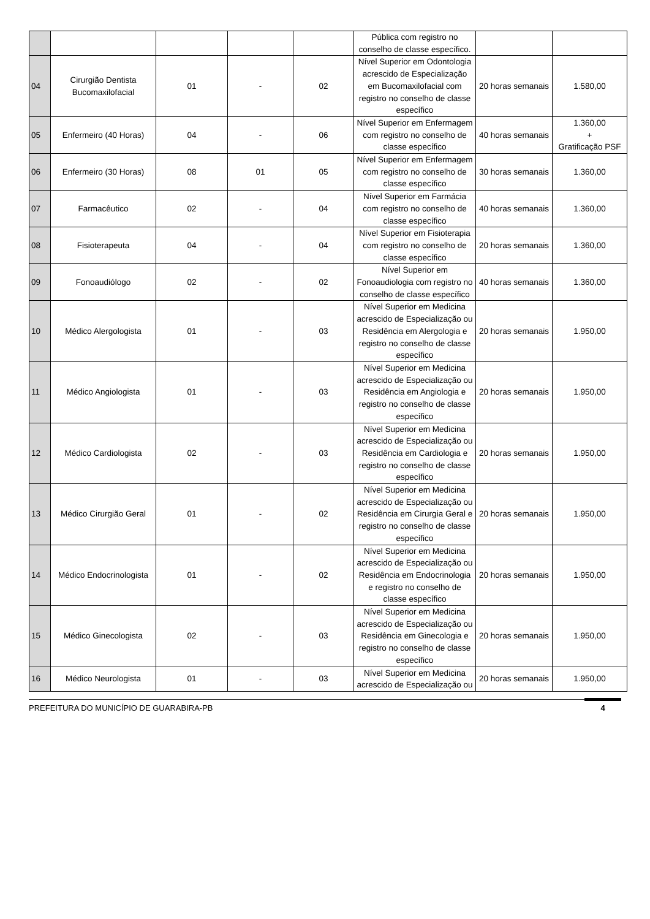| | | | | | Pública com registro no conselho de classe específico. | | |
| 04 | Cirurgião Dentista Bucomaxilofacial | 01 | - | 02 | Nível Superior em Odontologia acrescido de Especialização em Bucomaxilofacial com registro no conselho de classe específico | 20 horas semanais | 1.580,00 |
| 05 | Enfermeiro (40 Horas) | 04 | - | 06 | Nível Superior em Enfermagem com registro no conselho de classe específico | 40 horas semanais | 1.360,00 + Gratificação PSF |
| 06 | Enfermeiro (30 Horas) | 08 | 01 | 05 | Nível Superior em Enfermagem com registro no conselho de classe específico | 30 horas semanais | 1.360,00 |
| 07 | Farmacêutico | 02 | - | 04 | Nível Superior em Farmácia com registro no conselho de classe específico | 40 horas semanais | 1.360,00 |
| 08 | Fisioterapeuta | 04 | - | 04 | Nível Superior em Fisioterapia com registro no conselho de classe específico | 20 horas semanais | 1.360,00 |
| 09 | Fonoaudiólogo | 02 | - | 02 | Nível Superior em Fonoaudiologia com registro no conselho de classe específico | 40 horas semanais | 1.360,00 |
| 10 | Médico Alergologista | 01 | - | 03 | Nível Superior em Medicina acrescido de Especialização ou Residência em Alergologia e registro no conselho de classe específico | 20 horas semanais | 1.950,00 |
| 11 | Médico Angiologista | 01 | - | 03 | Nível Superior em Medicina acrescido de Especialização ou Residência em Angiologia e registro no conselho de classe específico | 20 horas semanais | 1.950,00 |
| 12 | Médico Cardiologista | 02 | - | 03 | Nível Superior em Medicina acrescido de Especialização ou Residência em Cardiologia e registro no conselho de classe específico | 20 horas semanais | 1.950,00 |
| 13 | Médico Cirurgião Geral | 01 | - | 02 | Nível Superior em Medicina acrescido de Especialização ou Residência em Cirurgia Geral e registro no conselho de classe específico | 20 horas semanais | 1.950,00 |
| 14 | Médico Endocrinologista | 01 | - | 02 | Nível Superior em Medicina acrescido de Especialização ou Residência em Endocrinologia e registro no conselho de classe específico | 20 horas semanais | 1.950,00 |
| 15 | Médico Ginecologista | 02 | - | 03 | Nível Superior em Medicina acrescido de Especialização ou Residência em Ginecologia e registro no conselho de classe específico | 20 horas semanais | 1.950,00 |
| 16 | Médico Neurologista | 01 | - | 03 | Nível Superior em Medicina acrescido de Especialização ou | 20 horas semanais | 1.950,00 |
PREFEITURA DO MUNICÍPIO DE GUARABIRA-PB 4